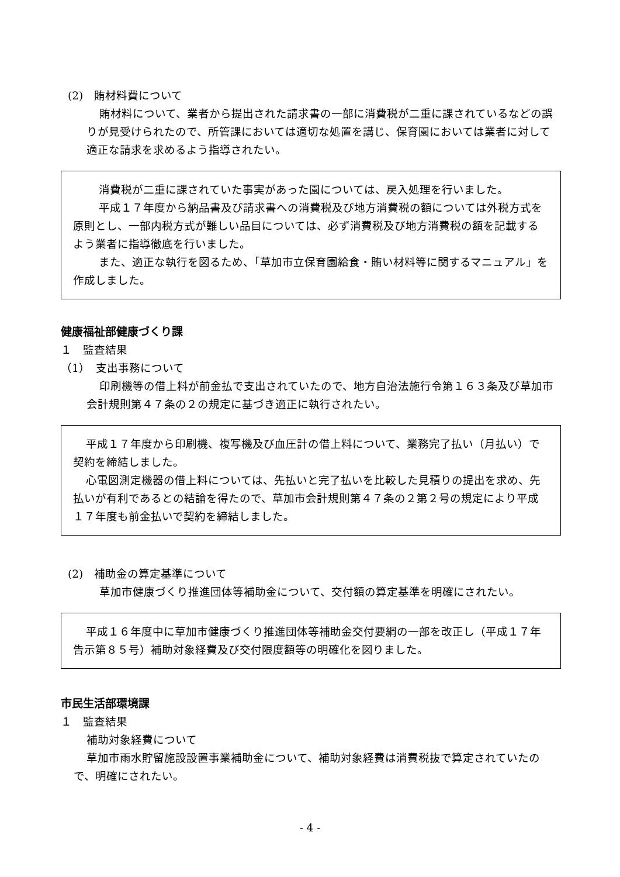(2)　賄材料費について
賄材料について、業者から提出された請求書の一部に消費税が二重に課されているなどの誤りが見受けられたので、所管課においては適切な処置を講じ、保育園においては業者に対して適正な請求を求めるよう指導されたい。
消費税が二重に課されていた事実があった園については、戻入処理を行いました。
平成１７年度から納品書及び請求書への消費税及び地方消費税の額については外税方式を原則とし、一部内税方式が難しい品目については、必ず消費税及び地方消費税の額を記載するよう業者に指導徹底を行いました。
また、適正な執行を図るため、「草加市立保育園給食・賄い材料等に関するマニュアル」を作成しました。
健康福祉部健康づくり課
１　監査結果
（1）　支出事務について
印刷機等の借上料が前金払で支出されていたので、地方自治法施行令第１６３条及び草加市会計規則第４７条の２の規定に基づき適正に執行されたい。
平成１７年度から印刷機、複写機及び血圧計の借上料について、業務完了払い（月払い）で契約を締結しました。
心電図測定機器の借上料については、先払いと完了払いを比較した見積りの提出を求め、先払いが有利であるとの結論を得たので、草加市会計規則第４７条の２第２号の規定により平成１７年度も前金払いで契約を締結しました。
(2)　補助金の算定基準について
草加市健康づくり推進団体等補助金について、交付額の算定基準を明確にされたい。
平成１６年度中に草加市健康づくり推進団体等補助金交付要綱の一部を改正し（平成１７年告示第８５号）補助対象経費及び交付限度額等の明確化を図りました。
市民生活部環境課
１　監査結果
補助対象経費について
草加市雨水貯留施設設置事業補助金について、補助対象経費は消費税抜で算定されていたので、明確にされたい。
- 4 -